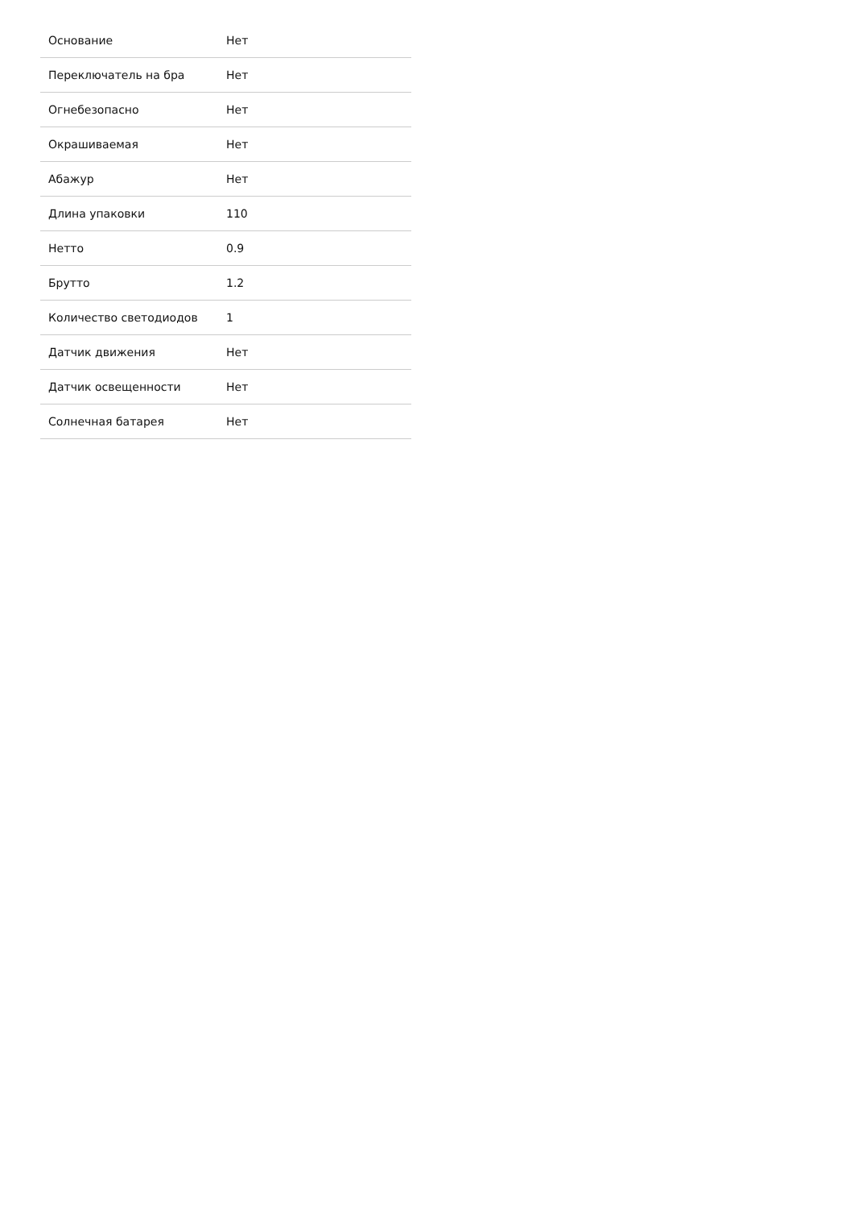| Основание | Нет |
| Переключатель на бра | Нет |
| Огнебезопасно | Нет |
| Окрашиваемая | Нет |
| Абажур | Нет |
| Длина упаковки | 110 |
| Нетто | 0.9 |
| Брутто | 1.2 |
| Количество светодиодов | 1 |
| Датчик движения | Нет |
| Датчик освещенности | Нет |
| Солнечная батарея | Нет |